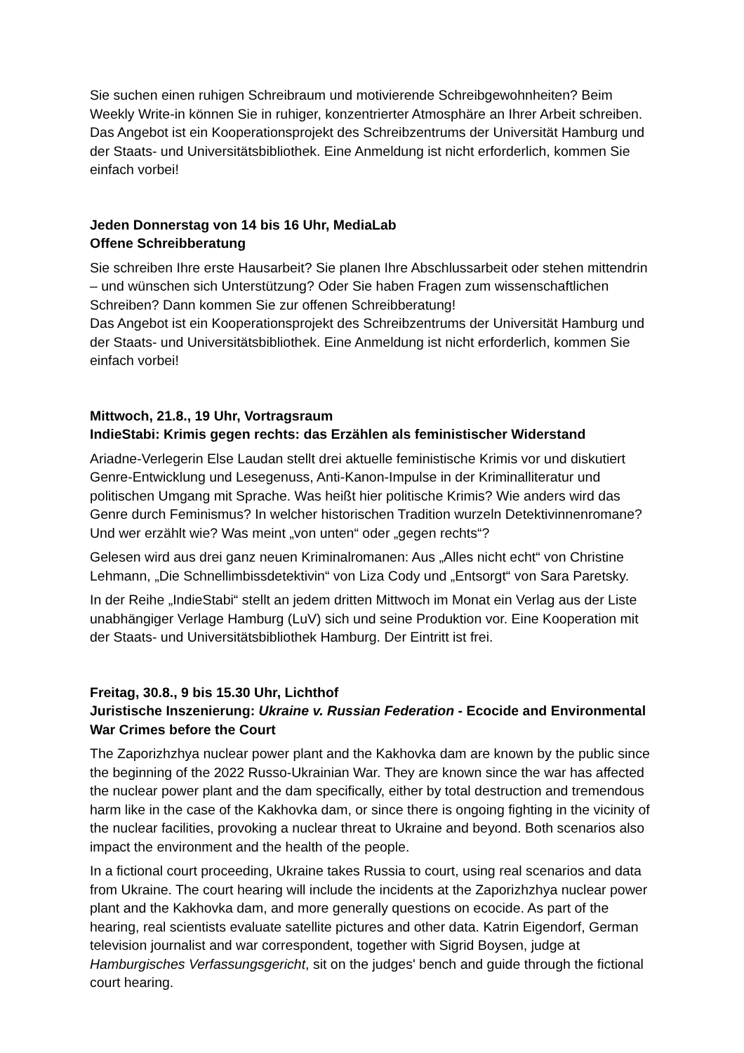Sie suchen einen ruhigen Schreibraum und motivierende Schreibgewohnheiten? Beim Weekly Write-in können Sie in ruhiger, konzentrierter Atmosphäre an Ihrer Arbeit schreiben. Das Angebot ist ein Kooperationsprojekt des Schreibzentrums der Universität Hamburg und der Staats- und Universitätsbibliothek. Eine Anmeldung ist nicht erforderlich, kommen Sie einfach vorbei!
Jeden Donnerstag von 14 bis 16 Uhr, MediaLab
Offene Schreibberatung
Sie schreiben Ihre erste Hausarbeit? Sie planen Ihre Abschlussarbeit oder stehen mittendrin – und wünschen sich Unterstützung? Oder Sie haben Fragen zum wissenschaftlichen Schreiben? Dann kommen Sie zur offenen Schreibberatung!
Das Angebot ist ein Kooperationsprojekt des Schreibzentrums der Universität Hamburg und der Staats- und Universitätsbibliothek. Eine Anmeldung ist nicht erforderlich, kommen Sie einfach vorbei!
Mittwoch, 21.8., 19 Uhr, Vortragsraum
IndieStabi: Krimis gegen rechts: das Erzählen als feministischer Widerstand
Ariadne-Verlegerin Else Laudan stellt drei aktuelle feministische Krimis vor und diskutiert Genre-Entwicklung und Lesegenuss, Anti-Kanon-Impulse in der Kriminalliteratur und politischen Umgang mit Sprache. Was heißt hier politische Krimis? Wie anders wird das Genre durch Feminismus? In welcher historischen Tradition wurzeln Detektivinnenromane? Und wer erzählt wie? Was meint „von unten“ oder „gegen rechts“?
Gelesen wird aus drei ganz neuen Kriminalromanen: Aus „Alles nicht echt“ von Christine Lehmann, „Die Schnellimbissdetektivin“ von Liza Cody und „Entsorgt“ von Sara Paretsky.
In der Reihe „IndieStabi“ stellt an jedem dritten Mittwoch im Monat ein Verlag aus der Liste unabhängiger Verlage Hamburg (LuV) sich und seine Produktion vor. Eine Kooperation mit der Staats- und Universitätsbibliothek Hamburg. Der Eintritt ist frei.
Freitag, 30.8., 9 bis 15.30 Uhr, Lichthof
Juristische Inszenierung: Ukraine v. Russian Federation - Ecocide and Environmental War Crimes before the Court
The Zaporizhzhya nuclear power plant and the Kakhovka dam are known by the public since the beginning of the 2022 Russo-Ukrainian War. They are known since the war has affected the nuclear power plant and the dam specifically, either by total destruction and tremendous harm like in the case of the Kakhovka dam, or since there is ongoing fighting in the vicinity of the nuclear facilities, provoking a nuclear threat to Ukraine and beyond. Both scenarios also impact the environment and the health of the people.
In a fictional court proceeding, Ukraine takes Russia to court, using real scenarios and data from Ukraine. The court hearing will include the incidents at the Zaporizhzhya nuclear power plant and the Kakhovka dam, and more generally questions on ecocide. As part of the hearing, real scientists evaluate satellite pictures and other data. Katrin Eigendorf, German television journalist and war correspondent, together with Sigrid Boysen, judge at Hamburgisches Verfassungsgericht, sit on the judges' bench and guide through the fictional court hearing.